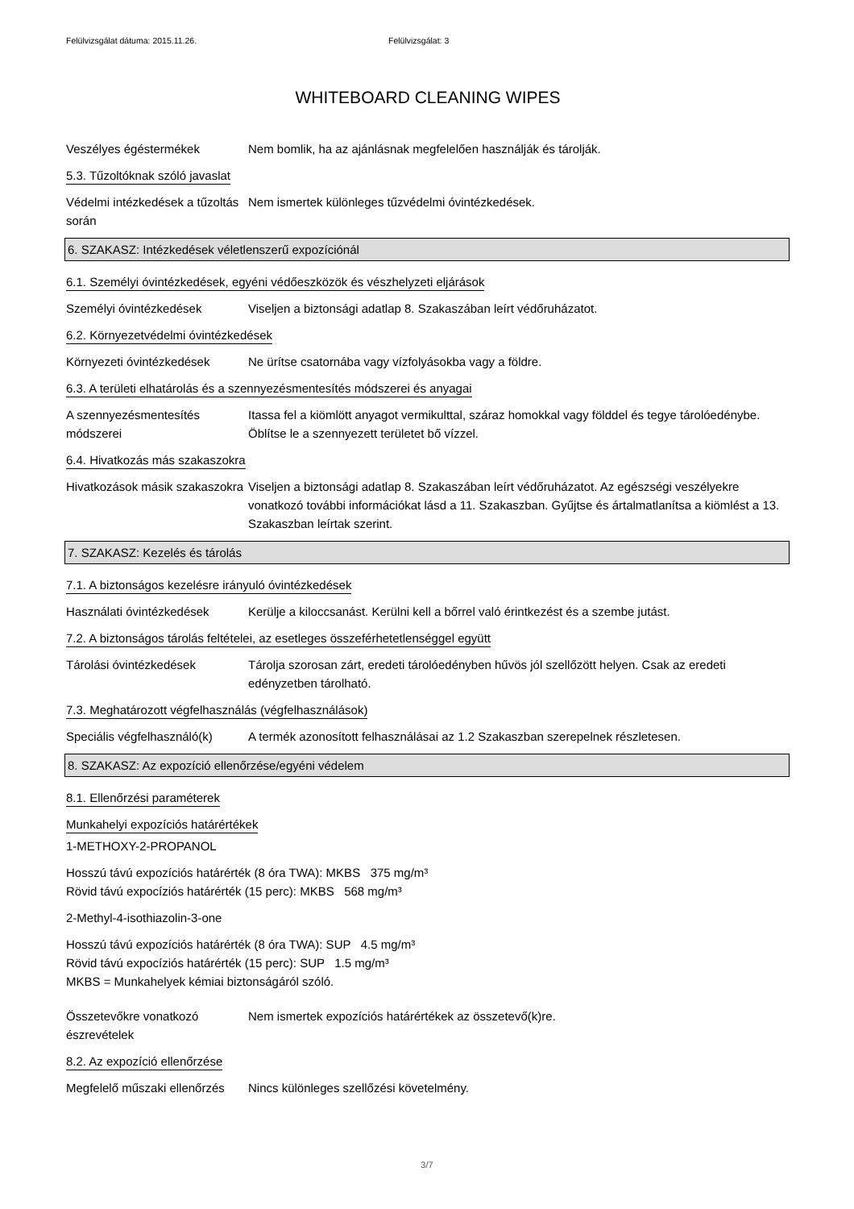Felülvizsgálat dátuma: 2015.11.26. Felülvizsgálat: 3
WHITEBOARD CLEANING WIPES
Veszélyes égéstermékek Nem bomlik, ha az ajánlásnak megfelelően használják és tárolják.
5.3. Tűzoltóknak szóló javaslat
Védelmi intézkedések a tűzoltás során
Nem ismertek különleges tűzvédelmi óvintézkedések.
6. SZAKASZ: Intézkedések véletlenszerű expozíciónál
6.1. Személyi óvintézkedések, egyéni védőeszközök és vészhelyzeti eljárások
Személyi óvintézkedések Viseljen a biztonsági adatlap 8. Szakaszában leírt védőruházatot.
6.2. Környezetvédelmi óvintézkedések
Környezeti óvintézkedések Ne ürítse csatornába vagy vízfolyásokba vagy a földre.
6.3. A területi elhatárolás és a szennyezésmentesítés módszerei és anyagai
A szennyezésmentesítés módszerei
Itassa fel a kiömlött anyagot vermikulttal, száraz homokkal vagy földdel és tegye tárolóedénybe. Öblítse le a szennyezett területet bő vízzel.
6.4. Hivatkozás más szakaszokra
Hivatkozások másik szakaszokra
Viseljen a biztonsági adatlap 8. Szakaszában leírt védőruházatot. Az egészségi veszélyekre vonatkozó további információkat lásd a 11. Szakaszban. Gyűjtse és ártalmatlanítsa a kiömlést a 13. Szakaszban leírtak szerint.
7. SZAKASZ: Kezelés és tárolás
7.1. A biztonságos kezelésre irányuló óvintézkedések
Használati óvintézkedések Kerülje a kiloccsanást. Kerülni kell a bőrrel való érintkezést és a szembe jutást.
7.2. A biztonságos tárolás feltételei, az esetleges összeférhetetlenséggel együtt
Tárolási óvintézkedések Tárolja szorosan zárt, eredeti tárolóedényben hűvös jól szellőzött helyen. Csak az eredeti edényzetben tárolható.
7.3. Meghatározott végfelhasználás (végfelhasználások)
Speciális végfelhasználó(k)
A termék azonosított felhasználásai az 1.2 Szakaszban szerepelnek részletesen.
8. SZAKASZ: Az expozíció ellenőrzése/egyéni védelem
8.1. Ellenőrzési paraméterek
Munkahelyi expozíciós határértékek
1-METHOXY-2-PROPANOL
Hosszú távú expozíciós határérték (8 óra TWA): MKBS 375 mg/m³
Rövid távú expocíziós határérték (15 perc): MKBS 568 mg/m³
2-Methyl-4-isothiazolin-3-one
Hosszú távú expozíciós határérték (8 óra TWA): SUP 4.5 mg/m³
Rövid távú expocíziós határérték (15 perc): SUP 1.5 mg/m³
MKBS = Munkahelyek kémiai biztonságáról szóló.
Összetevőkre vonatkozó észrevételek
Nem ismertek expozíciós határértékek az összetevő(k)re.
8.2. Az expozíció ellenőrzése
Megfelelő műszaki ellenőrzés
Nincs különleges szellőzési követelmény.
3/7